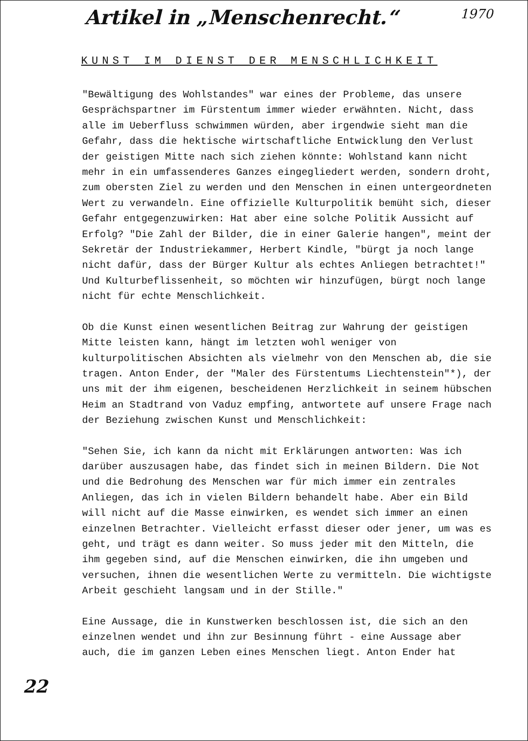Artikel in „Menschenrecht.“
1970
KUNST IM DIENST DER MENSCHLICHKEIT
"Bewältigung des Wohlstandes" war eines der Probleme, das unsere Gesprächspartner im Fürstentum immer wieder erwähnten. Nicht, dass alle im Ueberfluss schwimmen würden, aber irgendwie sieht man die Gefahr, dass die hektische wirtschaftliche Entwicklung den Verlust der geistigen Mitte nach sich ziehen könnte: Wohlstand kann nicht mehr in ein umfassenderes Ganzes eingegliedert werden, sondern droht, zum obersten Ziel zu werden und den Menschen in einen untergeordneten Wert zu verwandeln. Eine offizielle Kulturpolitik bemüht sich, dieser Gefahr entgegenzuwirken: Hat aber eine solche Politik Aussicht auf Erfolg? "Die Zahl der Bilder, die in einer Galerie hangen", meint der Sekretär der Industriekammer, Herbert Kindle, "bürgt ja noch lange nicht dafür, dass der Bürger Kultur als echtes Anliegen betrachtet!" Und Kulturbeflissenheit, so möchten wir hinzufügen, bürgt noch lange nicht für echte Menschlichkeit.
Ob die Kunst einen wesentlichen Beitrag zur Wahrung der geistigen Mitte leisten kann, hängt im letzten wohl weniger von kulturpolitischen Absichten als vielmehr von den Menschen ab, die sie tragen. Anton Ender, der "Maler des Fürstentums Liechtenstein"*), der uns mit der ihm eigenen, bescheidenen Herzlichkeit in seinem hübschen Heim an Stadtrand von Vaduz empfing, antwortete auf unsere Frage nach der Beziehung zwischen Kunst und Menschlichkeit:
"Sehen Sie, ich kann da nicht mit Erklärungen antworten: Was ich darüber auszusagen habe, das findet sich in meinen Bildern. Die Not und die Bedrohung des Menschen war für mich immer ein zentrales Anliegen, das ich in vielen Bildern behandelt habe. Aber ein Bild will nicht auf die Masse einwirken, es wendet sich immer an einen einzelnen Betrachter. Vielleicht erfasst dieser oder jener, um was es geht, und trägt es dann weiter. So muss jeder mit den Mitteln, die ihm gegeben sind, auf die Menschen einwirken, die ihn umgeben und versuchen, ihnen die wesentlichen Werte zu vermitteln. Die wichtigste Arbeit geschieht langsam und in der Stille."
Eine Aussage, die in Kunstwerken beschlossen ist, die sich an den einzelnen wendet und ihn zur Besinnung führt - eine Aussage aber auch, die im ganzen Leben eines Menschen liegt. Anton Ender hat
22